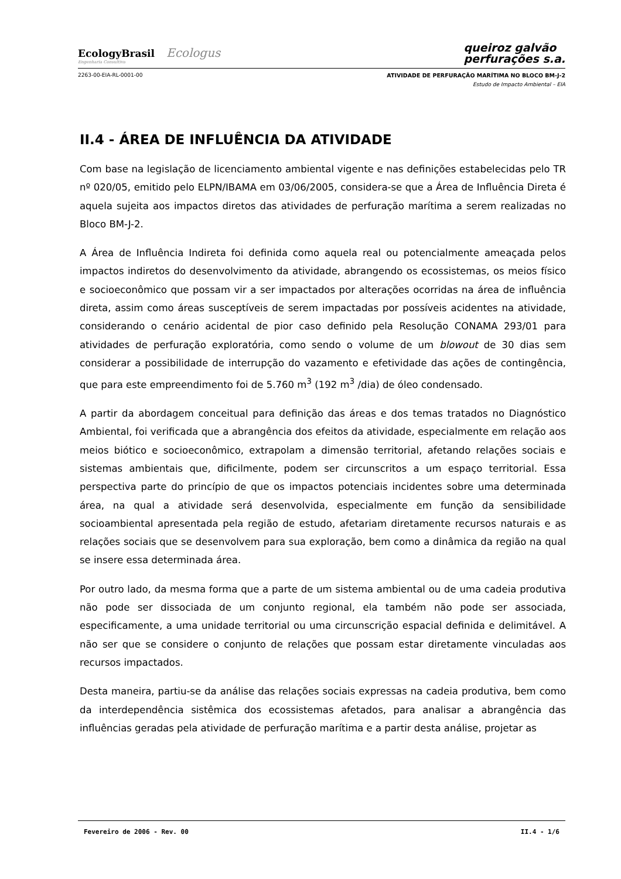EcologyBrasil Ecologus
Engenharia Consultiva
queiroz galvão
perfurações s.a.
2263-00-EIA-RL-0001-00 ATIVIDADE DE PERFURAÇÃO MARÍTIMA NO BLOCO BM-J-2
Estudo de Impacto Ambiental – EIA
II.4 - ÁREA DE INFLUÊNCIA DA ATIVIDADE
Com base na legislação de licenciamento ambiental vigente e nas definições estabelecidas pelo TR nº 020/05, emitido pelo ELPN/IBAMA em 03/06/2005, considera-se que a Área de Influência Direta é aquela sujeita aos impactos diretos das atividades de perfuração marítima a serem realizadas no Bloco BM-J-2.
A Área de Influência Indireta foi definida como aquela real ou potencialmente ameaçada pelos impactos indiretos do desenvolvimento da atividade, abrangendo os ecossistemas, os meios físico e socioeconômico que possam vir a ser impactados por alterações ocorridas na área de influência direta, assim como áreas susceptíveis de serem impactadas por possíveis acidentes na atividade, considerando o cenário acidental de pior caso definido pela Resolução CONAMA 293/01 para atividades de perfuração exploratória, como sendo o volume de um blowout de 30 dias sem considerar a possibilidade de interrupção do vazamento e efetividade das ações de contingência, que para este empreendimento foi de 5.760 m<sup>3</sup> (192 m<sup>3</sup> /dia) de óleo condensado.
A partir da abordagem conceitual para definição das áreas e dos temas tratados no Diagnóstico Ambiental, foi verificada que a abrangência dos efeitos da atividade, especialmente em relação aos meios biótico e socioeconômico, extrapolam a dimensão territorial, afetando relações sociais e sistemas ambientais que, dificilmente, podem ser circunscritos a um espaço territorial. Essa perspectiva parte do princípio de que os impactos potenciais incidentes sobre uma determinada área, na qual a atividade será desenvolvida, especialmente em função da sensibilidade socioambiental apresentada pela região de estudo, afetariam diretamente recursos naturais e as relações sociais que se desenvolvem para sua exploração, bem como a dinâmica da região na qual se insere essa determinada área.
Por outro lado, da mesma forma que a parte de um sistema ambiental ou de uma cadeia produtiva não pode ser dissociada de um conjunto regional, ela também não pode ser associada, especificamente, a uma unidade territorial ou uma circunscrição espacial definida e delimitável. A não ser que se considere o conjunto de relações que possam estar diretamente vinculadas aos recursos impactados.
Desta maneira, partiu-se da análise das relações sociais expressas na cadeia produtiva, bem como da interdependência sistêmica dos ecossistemas afetados, para analisar a abrangência das influências geradas pela atividade de perfuração marítima e a partir desta análise, projetar as
Fevereiro de 2006 - Rev. 00 II.4 - 1/6